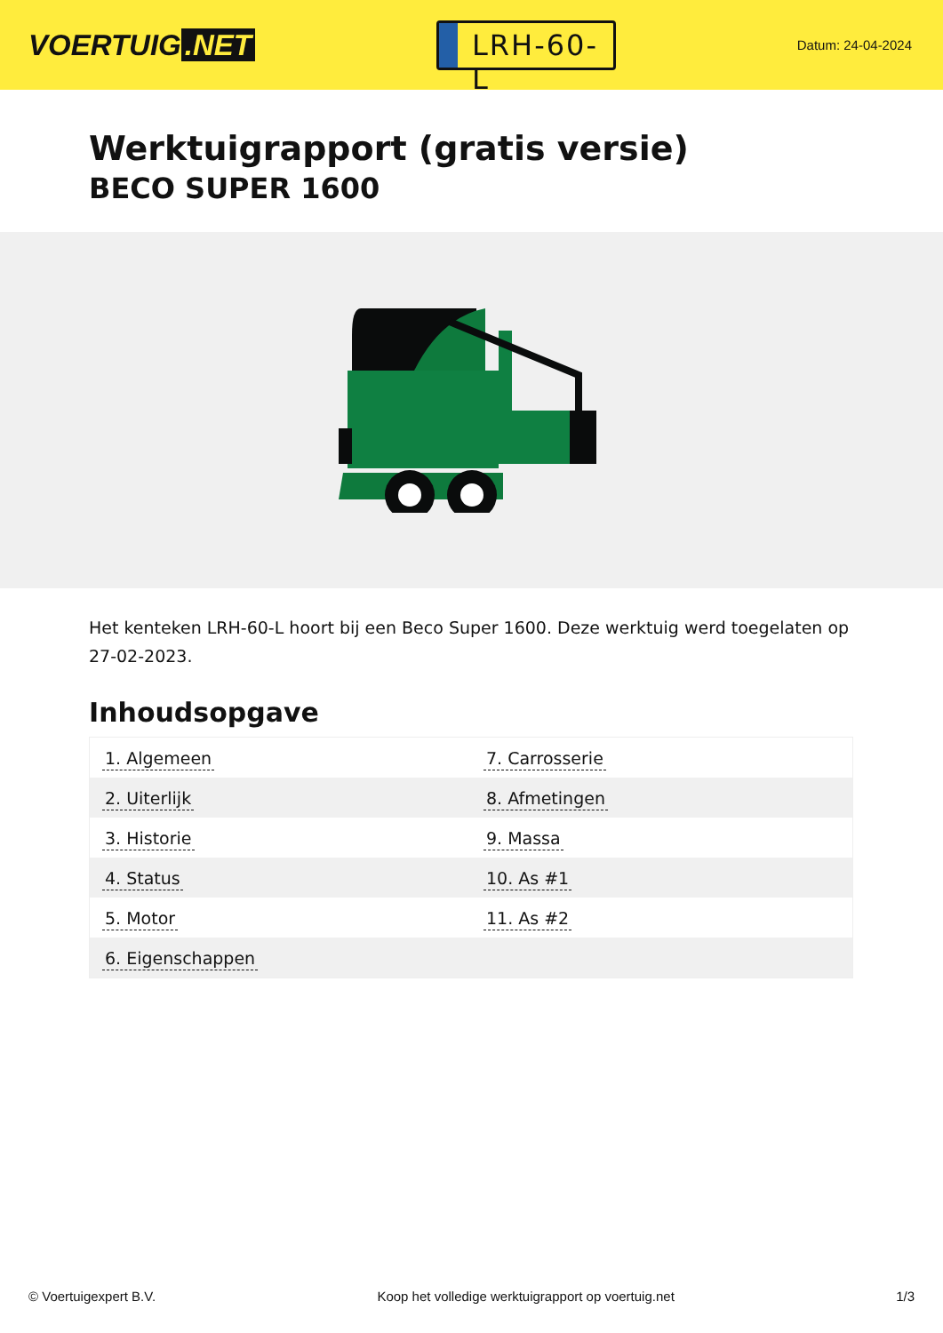VOERTUIG.NET
LRH-60-L
Datum: 24-04-2024
Werktuigrapport (gratis versie)
BECO SUPER 1600
Het kenteken LRH-60-L hoort bij een Beco Super 1600. Deze werktuig werd toegelaten op 27-02-2023.
Inhoudsopgave
| 1. Algemeen | 7. Carrosserie |
| 2. Uiterlijk | 8. Afmetingen |
| 3. Historie | 9. Massa |
| 4. Status | 10. As #1 |
| 5. Motor | 11. As #2 |
| 6. Eigenschappen | |
© Voertuigexpert B.V. Koop het volledige werktuigrapport op voertuig.net
1/3